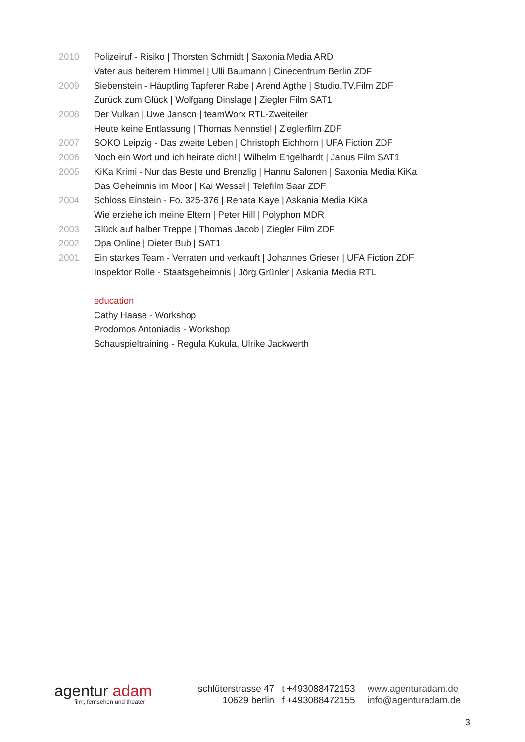| 2010 | Polizeiruf - Risiko / Thorsten Schmidt / Saxonia Media ARD |
| | Vater aus heiterem Himmel / Ulli Baumann / Cinecentrum Berlin ZDF |
| 2009 | Siebenstein - Häuptling Tapferer Rabe / Arend Agthe / Studio.TV.Film ZDF |
| | Zurück zum Glück / Wolfgang Dinslage / Ziegler Film SAT1 |
| 2008 | Der Vulkan / Uwe Janson / teamWorx RTL-Zweiteiler |
| | Heute keine Entlassung / Thomas Nennstiel / Zieglerfilm ZDF |
| 2007 | SOKO Leipzig - Das zweite Leben / Christoph Eichhorn / UFA Fiction ZDF |
| 2006 | Noch ein Wort und ich heirate dich! / Wilhelm Engelhardt / Janus Film SAT1 |
| 2005 | KiKa Krimi - Nur das Beste und Brenzlig / Hannu Salonen / Saxonia Media KiKa |
| | Das Geheimnis im Moor / Kai Wessel / Telefilm Saar ZDF |
| 2004 | Schloss Einstein - Fo. 325-376 / Renata Kaye / Askania Media KiKa |
| | Wie erziehe ich meine Eltern / Peter Hill / Polyphon MDR |
| 2003 | Glück auf halber Treppe / Thomas Jacob / Ziegler Film ZDF |
| 2002 | Opa Online / Dieter Bub / SAT1 |
| 2001 | Ein starkes Team - Verraten und verkauft / Johannes Grieser / UFA Fiction ZDF |
| | Inspektor Rolle - Staatsgeheimnis / Jörg Grünler / Askania Media RTL |
| | education |
| | Cathy Haase - Workshop |
| | Prodomos Antoniadis - Workshop |
| | Schauspieltraining - Regula Kukula, Ulrike Jackwerth |
agentur adam
film, fernsehen und theater
schlüterstrasse 47
10629 berlin
t +493088472153
f +493088472155
www.agenturadam.de
info@agenturadam.de
3